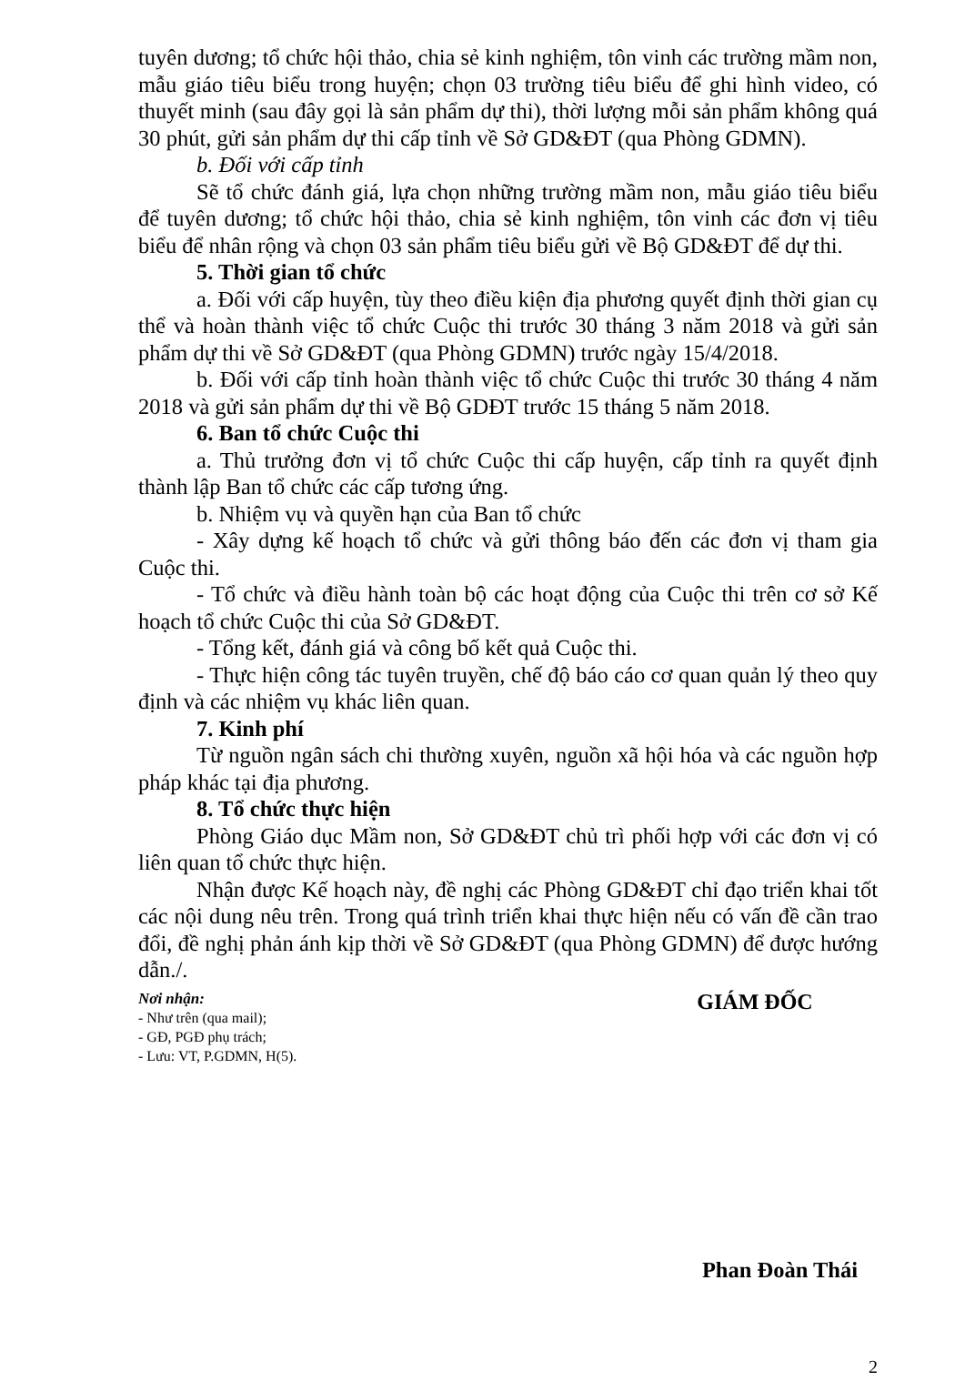tuyên dương; tổ chức hội thảo, chia sẻ kinh nghiệm, tôn vinh các trường mầm non, mẫu giáo tiêu biểu trong huyện; chọn 03 trường tiêu biểu để ghi hình video, có thuyết minh (sau đây gọi là sản phẩm dự thi), thời lượng mỗi sản phẩm không quá 30 phút, gửi sản phẩm dự thi cấp tỉnh về Sở GD&ĐT (qua Phòng GDMN).
b. Đối với cấp tỉnh
Sẽ tổ chức đánh giá, lựa chọn những trường mầm non, mẫu giáo tiêu biểu để tuyên dương; tổ chức hội thảo, chia sẻ kinh nghiệm, tôn vinh các đơn vị tiêu biểu để nhân rộng và chọn 03 sản phẩm tiêu biểu gửi về Bộ GD&ĐT để dự thi.
5. Thời gian tổ chức
a. Đối với cấp huyện, tùy theo điều kiện địa phương quyết định thời gian cụ thể và hoàn thành việc tổ chức Cuộc thi trước 30 tháng 3 năm 2018 và gửi sản phẩm dự thi về Sở GD&ĐT (qua Phòng GDMN) trước ngày 15/4/2018.
b. Đối với cấp tỉnh hoàn thành việc tổ chức Cuộc thi trước 30 tháng 4 năm 2018 và gửi sản phẩm dự thi về Bộ GDĐT trước 15 tháng 5 năm 2018.
6. Ban tổ chức Cuộc thi
a. Thủ trưởng đơn vị tổ chức Cuộc thi cấp huyện, cấp tỉnh ra quyết định thành lập Ban tổ chức các cấp tương ứng.
b. Nhiệm vụ và quyền hạn của Ban tổ chức
- Xây dựng kế hoạch tổ chức và gửi thông báo đến các đơn vị tham gia Cuộc thi.
- Tổ chức và điều hành toàn bộ các hoạt động của Cuộc thi trên cơ sở Kế hoạch tổ chức Cuộc thi của Sở GD&ĐT.
- Tổng kết, đánh giá và công bố kết quả Cuộc thi.
- Thực hiện công tác tuyên truyền, chế độ báo cáo cơ quan quản lý theo quy định và các nhiệm vụ khác liên quan.
7. Kinh phí
Từ nguồn ngân sách chi thường xuyên, nguồn xã hội hóa và các nguồn hợp pháp khác tại địa phương.
8. Tổ chức thực hiện
Phòng Giáo dục Mầm non, Sở GD&ĐT chủ trì phối hợp với các đơn vị có liên quan tổ chức thực hiện.
Nhận được Kế hoạch này, đề nghị các Phòng GD&ĐT chỉ đạo triển khai tốt các nội dung nêu trên. Trong quá trình triển khai thực hiện nếu có vấn đề cần trao đổi, đề nghị phản ánh kịp thời về Sở GD&ĐT (qua Phòng GDMN) để được hướng dẫn./.
Nơi nhận:
- Như trên (qua mail);
- GĐ, PGĐ phụ trách;
- Lưu: VT, P.GDMN, H(5).
GIÁM ĐỐC
Phan Đoàn Thái
2